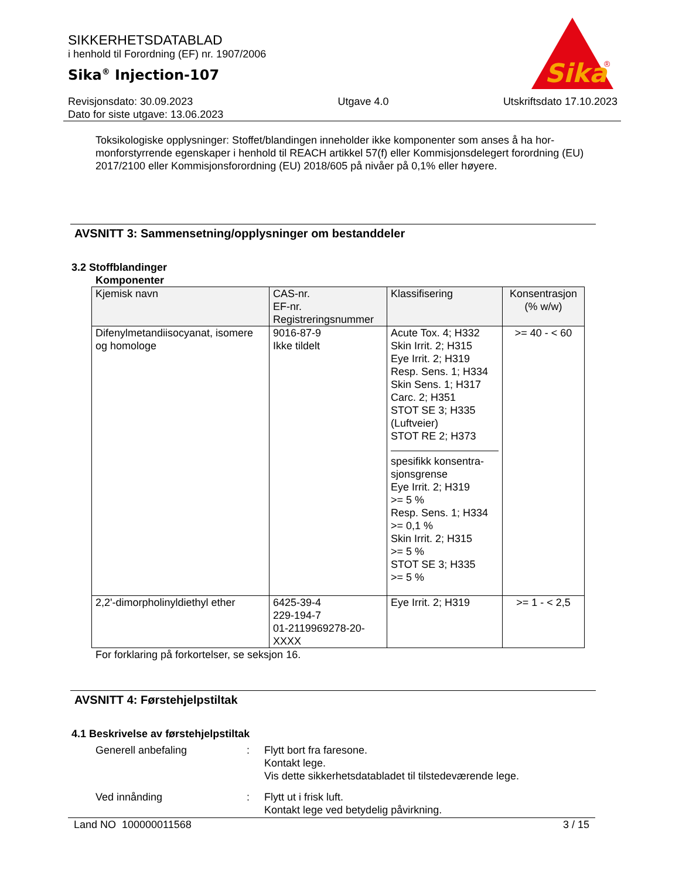SIKKERHETSDATABLAD
i henhold til Forordning (EF) nr. 1907/2006
Sika<sup>®</sup> Injection-107
Sika
®
Revisjonsdato: 30.09.2023
Dato for siste utgave: 13.06.2023
Utgave 4.0 Utskriftsdato 17.10.2023
Toksikologiske opplysninger: Stoffet/blandingen inneholder ikke komponenter som anses å ha hor-monforstyrrende egenskaper i henhold til REACH artikkel 57(f) eller Kommisjonsdelegert forordning (EU) 2017/2100 eller Kommisjonsforordning (EU) 2018/605 på nivåer på 0,1% eller høyere.
AVSNITT 3: Sammensetning/opplysninger om bestanddeler
3.2 Stoffblandinger
Komponenter
| Kjemisk navn | CAS-nr. EF-nr. Registreringsnummer | Klassifisering | Konsentrasjon (% w/w) |
| --- | --- | --- | --- |
| Difenylmetandiisocyanat, isomere og homologe | 9016-87-9 Ikke tildelt | Acute Tox. 4; H332 Skin Irrit. 2; H315 Eye Irrit. 2; H319 Resp. Sens. 1; H334 Skin Sens. 1; H317 Carc. 2; H351 STOT SE 3; H335 (Luftveier) STOT RE 2; H373 spesifikk konsentra-sjonsgrense Eye Irrit. 2; H319 >= 5 % Resp. Sens. 1; H334 >= 0,1 % Skin Irrit. 2; H315 >= 5 % STOT SE 3; H335 >= 5 % | >= 40 - < 60 |
| 2,2'-dimorpholinyldiethyl ether | 6425-39-4 229-194-7 01-2119969278-20-XXXX | Eye Irrit. 2; H319 | >= 1 - < 2,5 |
For forklaring på forkortelser, se seksjon 16.
AVSNITT 4: Førstehjelpstiltak
4.1 Beskrivelse av førstehjelpstiltak
Generell anbefaling : Flytt bort fra faresone.
Kontakt lege.
Vis dette sikkerhetsdatabladet til tilstedeværende lege.
Ved innånding : Flytt ut i frisk luft.
Kontakt lege ved betydelig påvirkning.
Land NO 100000011568 3 / 15